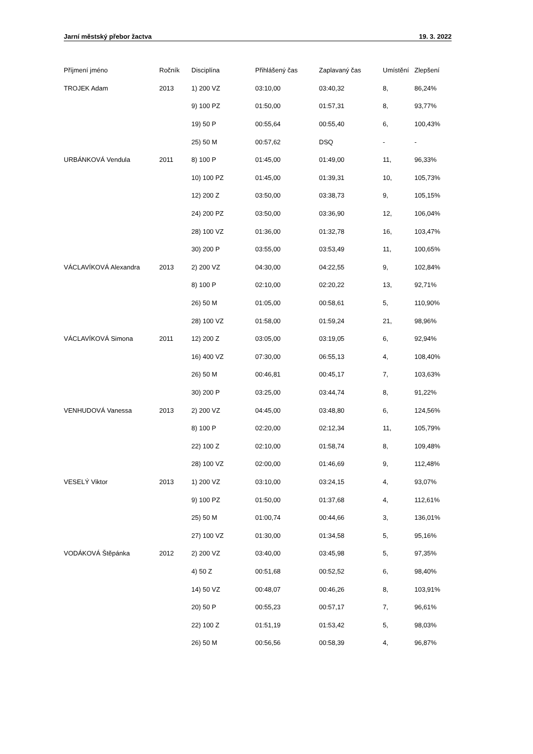Jarní městský přebor žactva 19. 3. 2022
| Příjmení jméno | Ročník | Disciplína | Přihlášený čas | Zaplavaný čas | Umístění | Zlepšení |
| --- | --- | --- | --- | --- | --- | --- |
| TROJEK Adam | 2013 | 1) 200 VZ | 03:10,00 | 03:40,32 | 8, | 86,24% |
| | | 9) 100 PZ | 01:50,00 | 01:57,31 | 8, | 93,77% |
| | | 19) 50 P | 00:55,64 | 00:55,40 | 6, | 100,43% |
| | | 25) 50 M | 00:57,62 | DSQ | - | - |
| URBÁNKOVÁ Vendula | 2011 | 8) 100 P | 01:45,00 | 01:49,00 | 11, | 96,33% |
| | | 10) 100 PZ | 01:45,00 | 01:39,31 | 10, | 105,73% |
| | | 12) 200 Z | 03:50,00 | 03:38,73 | 9, | 105,15% |
| | | 24) 200 PZ | 03:50,00 | 03:36,90 | 12, | 106,04% |
| | | 28) 100 VZ | 01:36,00 | 01:32,78 | 16, | 103,47% |
| | | 30) 200 P | 03:55,00 | 03:53,49 | 11, | 100,65% |
| VÁCLAVÍKOVÁ Alexandra | 2013 | 2) 200 VZ | 04:30,00 | 04:22,55 | 9, | 102,84% |
| | | 8) 100 P | 02:10,00 | 02:20,22 | 13, | 92,71% |
| | | 26) 50 M | 01:05,00 | 00:58,61 | 5, | 110,90% |
| | | 28) 100 VZ | 01:58,00 | 01:59,24 | 21, | 98,96% |
| VÁCLAVÍKOVÁ Simona | 2011 | 12) 200 Z | 03:05,00 | 03:19,05 | 6, | 92,94% |
| | | 16) 400 VZ | 07:30,00 | 06:55,13 | 4, | 108,40% |
| | | 26) 50 M | 00:46,81 | 00:45,17 | 7, | 103,63% |
| | | 30) 200 P | 03:25,00 | 03:44,74 | 8, | 91,22% |
| VENHUDOVÁ Vanessa | 2013 | 2) 200 VZ | 04:45,00 | 03:48,80 | 6, | 124,56% |
| | | 8) 100 P | 02:20,00 | 02:12,34 | 11, | 105,79% |
| | | 22) 100 Z | 02:10,00 | 01:58,74 | 8, | 109,48% |
| | | 28) 100 VZ | 02:00,00 | 01:46,69 | 9, | 112,48% |
| VESELÝ Viktor | 2013 | 1) 200 VZ | 03:10,00 | 03:24,15 | 4, | 93,07% |
| | | 9) 100 PZ | 01:50,00 | 01:37,68 | 4, | 112,61% |
| | | 25) 50 M | 01:00,74 | 00:44,66 | 3, | 136,01% |
| | | 27) 100 VZ | 01:30,00 | 01:34,58 | 5, | 95,16% |
| VODÁKOVÁ Štěpánka | 2012 | 2) 200 VZ | 03:40,00 | 03:45,98 | 5, | 97,35% |
| | | 4) 50 Z | 00:51,68 | 00:52,52 | 6, | 98,40% |
| | | 14) 50 VZ | 00:48,07 | 00:46,26 | 8, | 103,91% |
| | | 20) 50 P | 00:55,23 | 00:57,17 | 7, | 96,61% |
| | | 22) 100 Z | 01:51,19 | 01:53,42 | 5, | 98,03% |
| | | 26) 50 M | 00:56,56 | 00:58,39 | 4, | 96,87% |